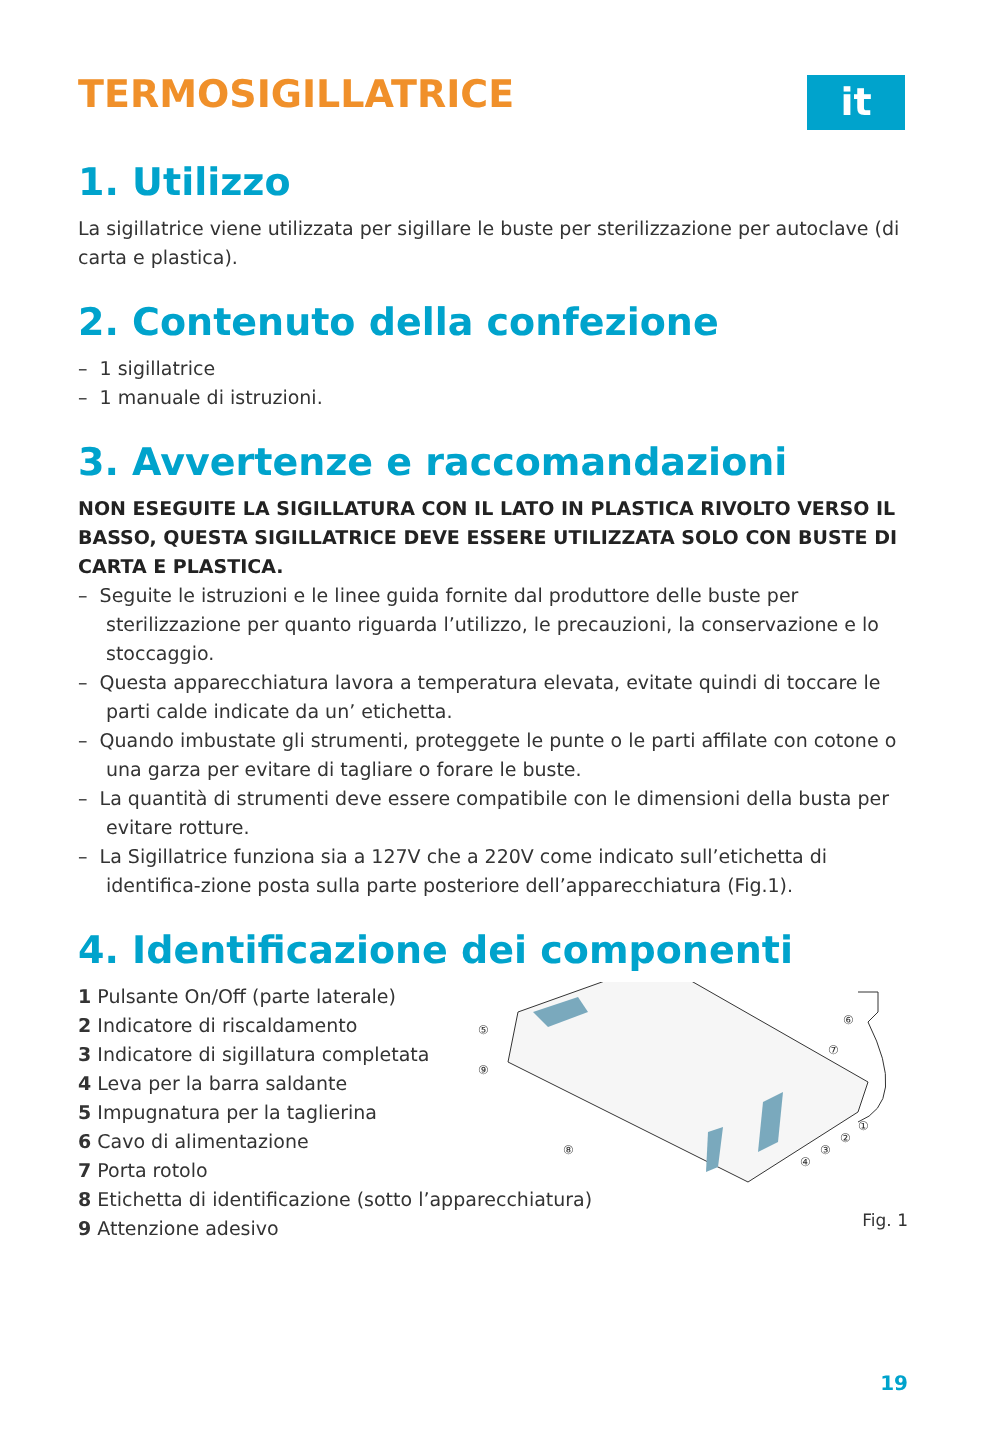TERMOSIGILLATRICE
it
1. Utilizzo
La sigillatrice viene utilizzata per sigillare le buste per sterilizzazione per autoclave (di carta e plastica).
2. Contenuto della confezione
– 1 sigillatrice
– 1 manuale di istruzioni.
3. Avvertenze e raccomandazioni
NON ESEGUITE LA SIGILLATURA CON IL LATO IN PLASTICA RIVOLTO VERSO IL BASSO, QUESTA SIGILLATRICE DEVE ESSERE UTILIZZATA SOLO CON BUSTE DI CARTA E PLASTICA.
– Seguite le istruzioni e le linee guida fornite dal produttore delle buste per sterilizzazione per quanto riguarda l’utilizzo, le precauzioni, la conservazione e lo stoccaggio.
– Questa apparecchiatura lavora a temperatura elevata, evitate quindi di toccare le parti calde indicate da un’ etichetta.
– Quando imbustate gli strumenti, proteggete le punte o le parti affilate con cotone o una garza per evitare di tagliare o forare le buste.
– La quantità di strumenti deve essere compatibile con le dimensioni della busta per evitare rotture.
– La Sigillatrice funziona sia a 127V che a 220V come indicato sull’etichetta di identifica-zione posta sulla parte posteriore dell’apparecchiatura (Fig.1).
4. Identificazione dei componenti
1 Pulsante On/Off (parte laterale)
2 Indicatore di riscaldamento
3 Indicatore di sigillatura completata
4 Leva per la barra saldante
5 Impugnatura per la taglierina
6 Cavo di alimentazione
7 Porta rotolo
8 Etichetta di identificazione (sotto l’apparecchiatura)
9 Attenzione adesivo
⑤
⑨
⑧
⑥
⑦
①
②
③
④
Fig. 1
19